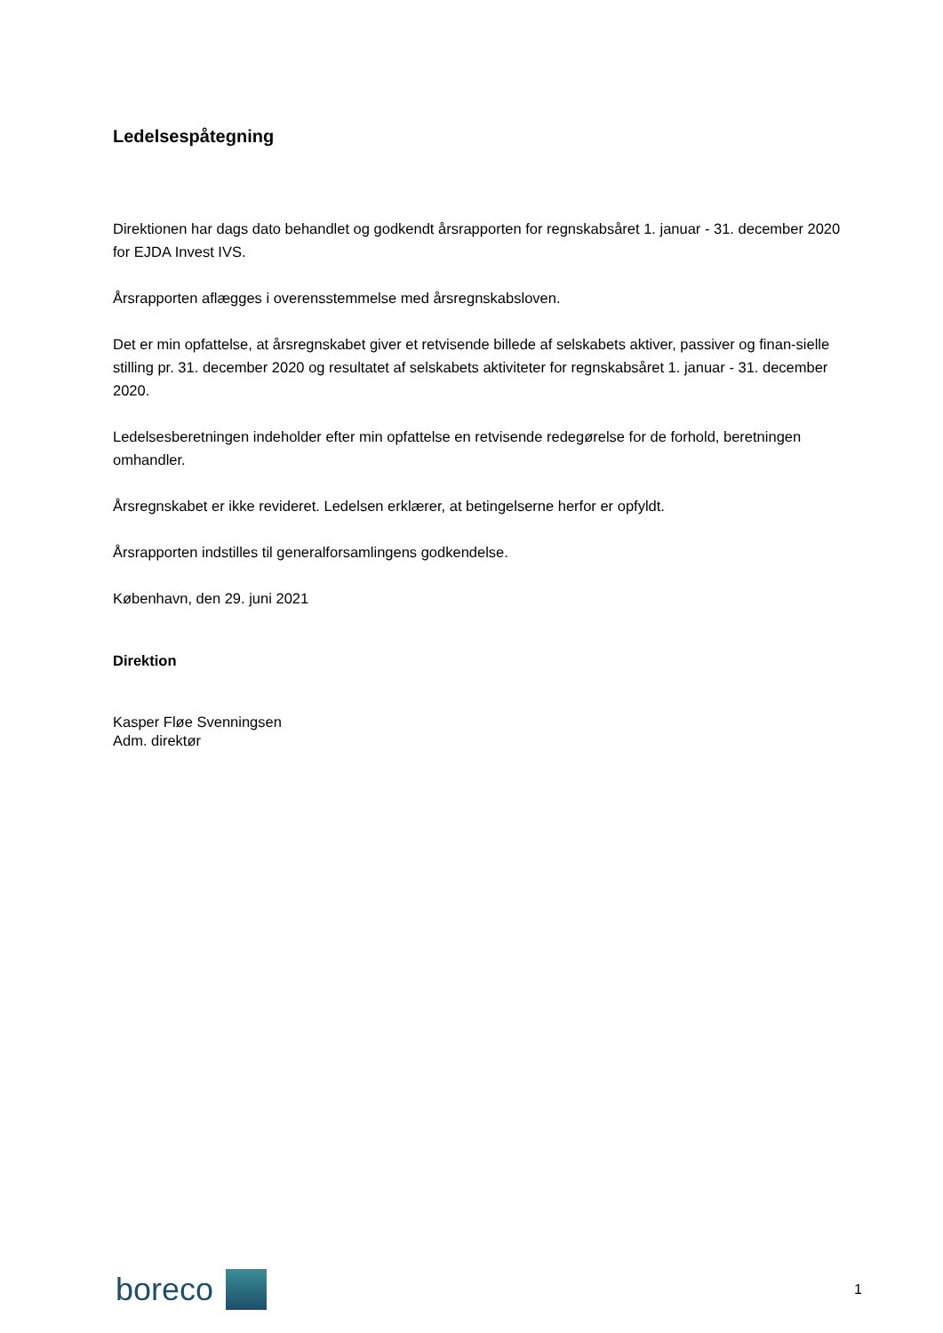Ledelsespåtegning
Direktionen har dags dato behandlet og godkendt årsrapporten for regnskabsåret 1. januar - 31. december 2020 for EJDA Invest IVS.
Årsrapporten aflægges i overensstemmelse med årsregnskabsloven.
Det er min opfattelse, at årsregnskabet giver et retvisende billede af selskabets aktiver, passiver og finan-sielle stilling pr. 31. december 2020 og resultatet af selskabets aktiviteter for regnskabsåret 1. januar - 31. december 2020.
Ledelsesberetningen indeholder efter min opfattelse en retvisende redegørelse for de forhold, beretningen omhandler.
Årsregnskabet er ikke revideret. Ledelsen erklærer, at betingelserne herfor er opfyldt.
Årsrapporten indstilles til generalforsamlingens godkendelse.
København, den 29. juni 2021
Direktion
Kasper Fløe Svenningsen
Adm. direktør
boreco
1